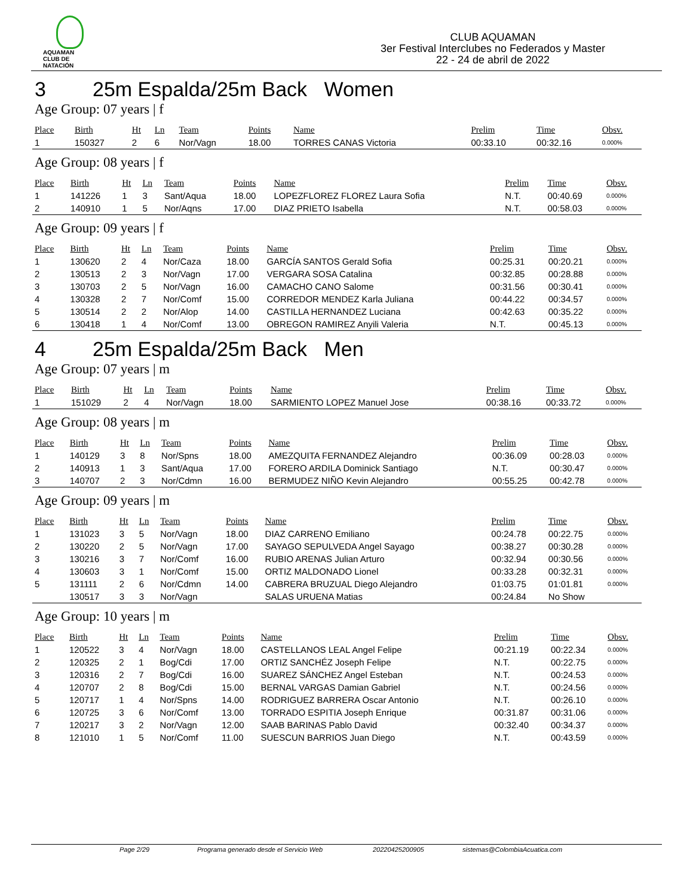AQUAMAN
CLUB DE NATACIÓN
CLUB AQUAMAN
3er Festival Interclubes no Federados y Master
22 - 24 de abril de 2022
3 25m Espalda/25m Back Women
Age Group: 07 years | f
| Place | Birth | Ht | Ln | Team | Points | Name | Prelim | Time | Obsv. |
| --- | --- | --- | --- | --- | --- | --- | --- | --- | --- |
| 1 | 150327 | 2 | 6 | Nor/Vagn | 18.00 | TORRES CANAS Victoria | 00:33.10 | 00:32.16 | 0.000% |
Age Group: 08 years | f
| Place | Birth | Ht | Ln | Team | Points | Name | Prelim | Time | Obsv. |
| --- | --- | --- | --- | --- | --- | --- | --- | --- | --- |
| 1 | 141226 | 1 | 3 | Sant/Aqua | 18.00 | LOPEZFLOREZ FLOREZ Laura Sofia | N.T. | 00:40.69 | 0.000% |
| 2 | 140910 | 1 | 5 | Nor/Aqns | 17.00 | DIAZ PRIETO Isabella | N.T. | 00:58.03 | 0.000% |
Age Group: 09 years | f
| Place | Birth | Ht | Ln | Team | Points | Name | Prelim | Time | Obsv. |
| --- | --- | --- | --- | --- | --- | --- | --- | --- | --- |
| 1 | 130620 | 2 | 4 | Nor/Caza | 18.00 | GARCÍA SANTOS Gerald Sofia | 00:25.31 | 00:20.21 | 0.000% |
| 2 | 130513 | 2 | 3 | Nor/Vagn | 17.00 | VERGARA SOSA Catalina | 00:32.85 | 00:28.88 | 0.000% |
| 3 | 130703 | 2 | 5 | Nor/Vagn | 16.00 | CAMACHO CANO Salome | 00:31.56 | 00:30.41 | 0.000% |
| 4 | 130328 | 2 | 7 | Nor/Comf | 15.00 | CORREDOR MENDEZ Karla Juliana | 00:44.22 | 00:34.57 | 0.000% |
| 5 | 130514 | 2 | 2 | Nor/Alop | 14.00 | CASTILLA HERNANDEZ Luciana | 00:42.63 | 00:35.22 | 0.000% |
| 6 | 130418 | 1 | 4 | Nor/Comf | 13.00 | OBREGON RAMIREZ Anyili Valeria | N.T. | 00:45.13 | 0.000% |
4 25m Espalda/25m Back Men
Age Group: 07 years | m
| Place | Birth | Ht | Ln | Team | Points | Name | Prelim | Time | Obsv. |
| --- | --- | --- | --- | --- | --- | --- | --- | --- | --- |
| 1 | 151029 | 2 | 4 | Nor/Vagn | 18.00 | SARMIENTO LOPEZ Manuel Jose | 00:38.16 | 00:33.72 | 0.000% |
Age Group: 08 years | m
| Place | Birth | Ht | Ln | Team | Points | Name | Prelim | Time | Obsv. |
| --- | --- | --- | --- | --- | --- | --- | --- | --- | --- |
| 1 | 140129 | 3 | 8 | Nor/Spns | 18.00 | AMEZQUITA FERNANDEZ Alejandro | 00:36.09 | 00:28.03 | 0.000% |
| 2 | 140913 | 1 | 3 | Sant/Aqua | 17.00 | FORERO ARDILA Dominick Santiago | N.T. | 00:30.47 | 0.000% |
| 3 | 140707 | 2 | 3 | Nor/Cdmn | 16.00 | BERMUDEZ NIÑO Kevin Alejandro | 00:55.25 | 00:42.78 | 0.000% |
Age Group: 09 years | m
| Place | Birth | Ht | Ln | Team | Points | Name | Prelim | Time | Obsv. |
| --- | --- | --- | --- | --- | --- | --- | --- | --- | --- |
| 1 | 131023 | 3 | 5 | Nor/Vagn | 18.00 | DIAZ CARRENO Emiliano | 00:24.78 | 00:22.75 | 0.000% |
| 2 | 130220 | 2 | 5 | Nor/Vagn | 17.00 | SAYAGO SEPULVEDA Angel Sayago | 00:38.27 | 00:30.28 | 0.000% |
| 3 | 130216 | 3 | 7 | Nor/Comf | 16.00 | RUBIO ARENAS Julian Arturo | 00:32.94 | 00:30.56 | 0.000% |
| 4 | 130603 | 3 | 1 | Nor/Comf | 15.00 | ORTIZ MALDONADO Lionel | 00:33.28 | 00:32.31 | 0.000% |
| 5 | 131111 | 2 | 6 | Nor/Cdmn | 14.00 | CABRERA BRUZUAL Diego Alejandro | 01:03.75 | 01:01.81 | 0.000% |
| | 130517 | 3 | 3 | Nor/Vagn | | SALAS URUENA Matias | 00:24.84 | No Show | |
Age Group: 10 years | m
| Place | Birth | Ht | Ln | Team | Points | Name | Prelim | Time | Obsv. |
| --- | --- | --- | --- | --- | --- | --- | --- | --- | --- |
| 1 | 120522 | 3 | 4 | Nor/Vagn | 18.00 | CASTELLANOS LEAL Angel Felipe | 00:21.19 | 00:22.34 | 0.000% |
| 2 | 120325 | 2 | 1 | Bog/Cdi | 17.00 | ORTIZ SANCHÉZ Joseph Felipe | N.T. | 00:22.75 | 0.000% |
| 3 | 120316 | 2 | 7 | Bog/Cdi | 16.00 | SUAREZ SÁNCHEZ Angel Esteban | N.T. | 00:24.53 | 0.000% |
| 4 | 120707 | 2 | 8 | Bog/Cdi | 15.00 | BERNAL VARGAS Damian Gabriel | N.T. | 00:24.56 | 0.000% |
| 5 | 120717 | 1 | 4 | Nor/Spns | 14.00 | RODRIGUEZ BARRERA Oscar Antonio | N.T. | 00:26.10 | 0.000% |
| 6 | 120725 | 3 | 6 | Nor/Comf | 13.00 | TORRADO ESPITIA Joseph Enrique | 00:31.87 | 00:31.06 | 0.000% |
| 7 | 120217 | 3 | 2 | Nor/Vagn | 12.00 | SAAB BARINAS Pablo David | 00:32.40 | 00:34.37 | 0.000% |
| 8 | 121010 | 1 | 5 | Nor/Comf | 11.00 | SUESCUN BARRIOS Juan Diego | N.T. | 00:43.59 | 0.000% |
Page 2/29 Programa generado desde el Servicio Web 20220425200905 sistemas@ColombiaAcuatica.com